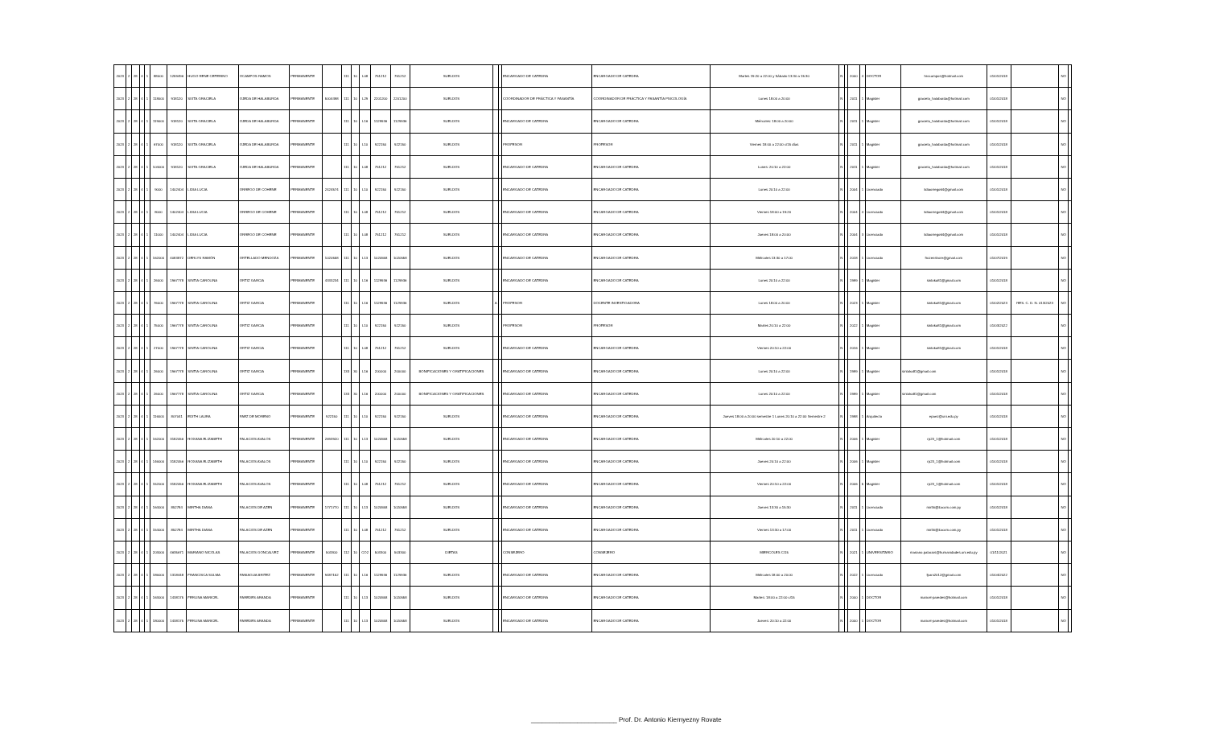| 2023 | 2 | 28 | 4 | 1 | 88000 | 1259496 | HUGO RENE CEFERINO | OCAMPOS RAMOS | PERMANENTE | | 111 | 10 | L08 | 751212 | 751212 | SUELDOS | | | ENCARGADO DE CATEDRA | ENCARGADO DE CATEDRA | Martes 19:20 a 22:00 y Sábado 13:30 a 15:30 | N | | 2000 | 4 | DOCTOR | hrocampos@hotmail.com | 01/01/2018 | | NO | |
| 2023 | 2 | 28 | 4 | 1 | 118000 | 918120 | SIXTA GRACIELA | OJEDA DE HALABURDA | PERMANENTE | 5004498 | 111 | 10 | L29 | 2201200 | 2201200 | SUELDOS | | | COORDINADOR DE PRÁCTICA Y PASANTÍA | COORDINADOR DE PRÁCTICA Y PASANTÍA PSICOLOGÍA | Lunes 18:00 a 20:00 | N | | 2011 | 1 | Magister | graciela_halaburda@hotmail.com | 01/01/2018 | | NO | |
| 2023 | 2 | 28 | 4 | 1 | 119000 | 918120 | SIXTA GRACIELA | OJEDA DE HALABURDA | PERMANENTE | | 111 | 10 | L16 | 1129936 | 1129936 | SUELDOS | | | ENCARGADO DE CATEDRA | ENCARGADO DE CATEDRA | Miércoles: 18:00 a 20:00 | N | | 2011 | 1 | Magister | graciela_halaburda@hotmail.com | 01/01/2018 | | NO | |
| 2023 | 2 | 28 | 4 | 1 | 67000 | 918120 | SIXTA GRACIELA | OJEDA DE HALABURDA | PERMANENTE | | 111 | 10 | L10 | 922150 | 922150 | SUELDOS | | | PROFESOR | PROFESOR | Viernes 18:00 a 22:00 c/15 días | N | | 2011 | 1 | Magister | graciela_halaburda@hotmail.com | 01/01/2018 | | NO | |
| 2023 | 2 | 28 | 4 | 1 | 104000 | 918120 | SIXTA GRACIELA | OJEDA DE HALABURDA | PERMANENTE | | 111 | 10 | L08 | 751212 | 751212 | SUELDOS | | | ENCARGADO DE CATEDRA | ENCARGADO DE CATEDRA | Lunes: 20:10 a 22:00 | N | | 2011 | 1 | Magister | graciela_halaburda@hotmail.com | 01/01/2018 | | NO | |
| 2023 | 2 | 28 | 4 | 1 | 9000 | 1402404 | LIDIA LUCIA | ORREGO DE COHENE | PERMANENTE | 2424574 | 111 | 10 | L10 | 922150 | 922150 | SUELDOS | | | ENCARGADO DE CATEDRA | ENCARGADO DE CATEDRA | Lunes 20:10 a 22:00 | N | | 2004 | 1 | Licenciado | lidiaorrego64@gmail.com | 01/01/2018 | | NO | |
| 2023 | 2 | 28 | 4 | 1 | 8000 | 1402404 | LIDIA LUCIA | ORREGO DE COHENE | PERMANENTE | | 111 | 10 | L08 | 751212 | 751212 | SUELDOS | | | ENCARGADO DE CATEDRA | ENCARGADO DE CATEDRA | Viernes 18:00 a 19:20 | N | | 2004 | 4 | Licenciado | lidiaorrego64@gmail.com | 01/01/2018 | | NO | |
| 2023 | 2 | 28 | 4 | 1 | 11000 | 1402404 | LIDIA LUCIA | ORREGO DE COHENE | PERMANENTE | | 111 | 10 | L08 | 751212 | 751212 | SUELDOS | | | ENCARGADO DE CATEDRA | ENCARGADO DE CATEDRA | Jueves 18:00 a 20:00 | N | | 2004 | 3 | Licenciado | lidiaorrego64@gmail.com | 01/01/2018 | | NO | |
| 2023 | 2 | 28 | 4 | 1 | 162000 | 4083872 | DERLYS RAMÓN | ORTELLADO MENDOZA | PERMANENTE | 1020558 | 111 | 10 | L13 | 1020558 | 1020558 | SUELDOS | | | ENCARGADO DE CATEDRA | ENCARGADO DE CATEDRA | Miércoles 13:30 a 17:00 | N | | 2018 | 1 | Licenciado | frozenshore@gmail.com | 01/07/2019 | | NO | |
| 2023 | 2 | 28 | 4 | 1 | 26000 | 1967778 | SINTIA CAROLINA | ORTIZ GARCIA | PERMANENTE | 4333234 | 111 | 10 | L16 | 1129936 | 1129936 | SUELDOS | | | ENCARGADO DE CATEDRA | ENCARGADO DE CATEDRA | Lunes 20:10 a 22:00 | N | | 1999 | 1 | Magister | sintoka81@gmail.com | 01/01/2018 | | NO | |
| 2023 | 2 | 28 | 4 | 1 | 76000 | 1967778 | SINTIA CAROLINA | ORTIZ GARCIA | PERMANENTE | | 111 | 10 | L16 | 1129936 | 1129936 | SUELDOS | A | | PROFESOR | DOCENTE INVESTIGADORA | Lunes 18:00 a 20:00 | N | | 2023 | 1 | Magister | sintoka81@gmail.com | 01/02/2023 | RES. C. D. N. 013/2023 | NO | |
| 2023 | 2 | 28 | 4 | 1 | 75000 | 1967778 | SINTIA CAROLINA | ORTIZ GARCIA | PERMANENTE | | 111 | 10 | L10 | 922150 | 922150 | SUELDOS | | | PROFESOR | PROFESOR | Martes 20:10 a 22:00 | N | | 2022 | 1 | Magister | sintoka81@gmail.com | 01/03/2022 | | NO | |
| 2023 | 2 | 28 | 4 | 1 | 27000 | 1967778 | SINTIA CAROLINA | ORTIZ GARCIA | PERMANENTE | | 111 | 10 | L08 | 751212 | 751212 | SUELDOS | | | ENCARGADO DE CATEDRA | ENCARGADO DE CATEDRA | Viernes 20:10 a 22:00 | N | | 2016 | 1 | Magister | sintoka81@gmail.com | 01/01/2018 | | NO | |
| 2023 | 2 | 28 | 4 | 1 | 26000 | 1967778 | SINTIA CAROLINA | ORTIZ GARCIA | PERMANENTE | | 133 | 30 | L16 | 200000 | 200000 | BONIFICACIONES Y GRATIFICACIONES | | | ENCARGADO DE CATEDRA | ENCARGADO DE CATEDRA | Lunes 20:10 a 22:00 | N | | 1999 | 1 | Magister | sintoka81@gmail.com | 01/01/2018 | | NO | |
| 2023 | 2 | 28 | 4 | 1 | 26000 | 1967778 | SINTIA CAROLINA | ORTIZ GARCIA | PERMANENTE | | 133 | 30 | L16 | 200000 | 200000 | BONIFICACIONES Y GRATIFICACIONES | | | ENCARGADO DE CATEDRA | ENCARGADO DE CATEDRA | Lunes 20:10 a 22:00 | N | | 1999 | 1 | Magister | sintoka81@gmail.com | 01/01/2018 | | NO | |
| 2023 | 2 | 28 | 4 | 1 | 116000 | 807041 | EDITH LAURA | PAEZ DE MORENO | PERMANENTE | 922150 | 111 | 10 | L10 | 922150 | 922150 | SUELDOS | | | ENCARGADO DE CATEDRA | ENCARGADO DE CATEDRA | Jueves 18:00 a 20:00 semestre 1 Lunes 20:10 a 22:00 Semestre 2 | N | | 1998 | 1 | Arquitecto | epaez@uni.edu.py | 01/01/2018 | | NO | |
| 2023 | 2 | 28 | 4 | 1 | 162000 | 3182056 | ROXANA ELIZABETH | PALACIOS AVALOS | PERMANENTE | 2693920 | 111 | 10 | L13 | 1020558 | 1020558 | SUELDOS | | | ENCARGADO DE CATEDRA | ENCARGADO DE CATEDRA | Miércoles 20:10 a 22:00 | N | | 2006 | 1 | Magister | rp23_1@hotmail.com | 01/01/2018 | | NO | |
| 2023 | 2 | 28 | 4 | 1 | 146000 | 3182056 | ROXANA ELIZABETH | PALACIOS AVALOS | PERMANENTE | | 111 | 10 | L10 | 922150 | 922150 | SUELDOS | | | ENCARGADO DE CATEDRA | ENCARGADO DE CATEDRA | Jueves 20:10 a 22:00 | N | | 2006 | 1 | Magister | rp23_1@hotmail.com | 01/01/2018 | | NO | |
| 2023 | 2 | 28 | 4 | 1 | 152000 | 3182056 | ROXANA ELIZABETH | PALACIOS AVALOS | PERMANENTE | | 111 | 10 | L08 | 751212 | 751212 | SUELDOS | | | ENCARGADO DE CATEDRA | ENCARGADO DE CATEDRA | Viernes 20:10 a 22:00 | N | | 2006 | 5 | Magister | rp23_1@hotmail.com | 01/01/2018 | | NO | |
| 2023 | 2 | 28 | 4 | 1 | 164000 | 852784 | MIRTHA DIANA | PALACIOS DE AZEN | PERMANENTE | 1771770 | 111 | 10 | L13 | 1020558 | 1020558 | SUELDOS | | | ENCARGADO DE CATEDRA | ENCARGADO DE CATEDRA | Jueves 13:30 a 15:30 | N | | 2011 | 1 | Licenciado | mirthi@itacom.com.py | 01/01/2018 | | NO | |
| 2023 | 2 | 28 | 4 | 1 | 154000 | 852784 | MIRTHA DIANA | PALACIOS DE AZEN | PERMANENTE | | 111 | 10 | L08 | 751212 | 751212 | SUELDOS | | | ENCARGADO DE CATEDRA | ENCARGADO DE CATEDRA | Viernes 13:30 a 17:00 | N | | 2011 | 1 | Licenciado | mirthi@itacom.com.py | 01/01/2018 | | NO | |
| 2023 | 2 | 28 | 4 | 1 | 203000 | 4635671 | MARIANO NICOLAS | PALACIOS GONCALVEZ | PERMANENTE | 503300 | 112 | 10 | CO2 | 503300 | 503300 | DIETAS | | | CONSEJERO | CONSEJERO | MIERCOLES C/15 | N | | 2021 | 1 | UNIVERSITARIO | mariano.palacios@humanidades.uni.edu.py | 01/11/2021 | | NO | |
| 2023 | 2 | 28 | 4 | 1 | 186000 | 1318448 | FRANCISCA SULMA | PANIAGUA BRITEZ | PERMANENTE | 9487152 | 111 | 10 | L16 | 1129936 | 1129936 | SUELDOS | | | ENCARGADO DE CATEDRA | ENCARGADO DE CATEDRA | Miércoles 18:00 a 20:00 | N | | 2022 | 1 | Licenciado | fpani2012@gmail.com | 01/04/2022 | | NO | |
| 2023 | 2 | 28 | 4 | 1 | 163000 | 1438175 | FERLINA MARICEL | PAREDES ARANDA | PERMANENTE | | 111 | 10 | L13 | 1020558 | 1020558 | SUELDOS | | | ENCARGADO DE CATEDRA | ENCARGADO DE CATEDRA | Martes: 18:00 a 22:00 c/15 | N | | 2000 | 1 | DOCTOR | maricel-paredes@hotmail.com | 01/01/2018 | | NO | |
| 2023 | 2 | 28 | 4 | 1 | 180000 | 1438175 | FERLINA MARICEL | PAREDES ARANDA | PERMANENTE | | 111 | 10 | L13 | 1020558 | 1020558 | SUELDOS | | | ENCARGADO DE CATEDRA | ENCARGADO DE CATEDRA | Jueves: 20:10 a 22:00 | N | | 2000 | 1 | DOCTOR | maricel-paredes@hotmail.com | 01/01/2018 | | NO | |
________________________ Prof. Dr. Antonio Kiernyezny Rovate